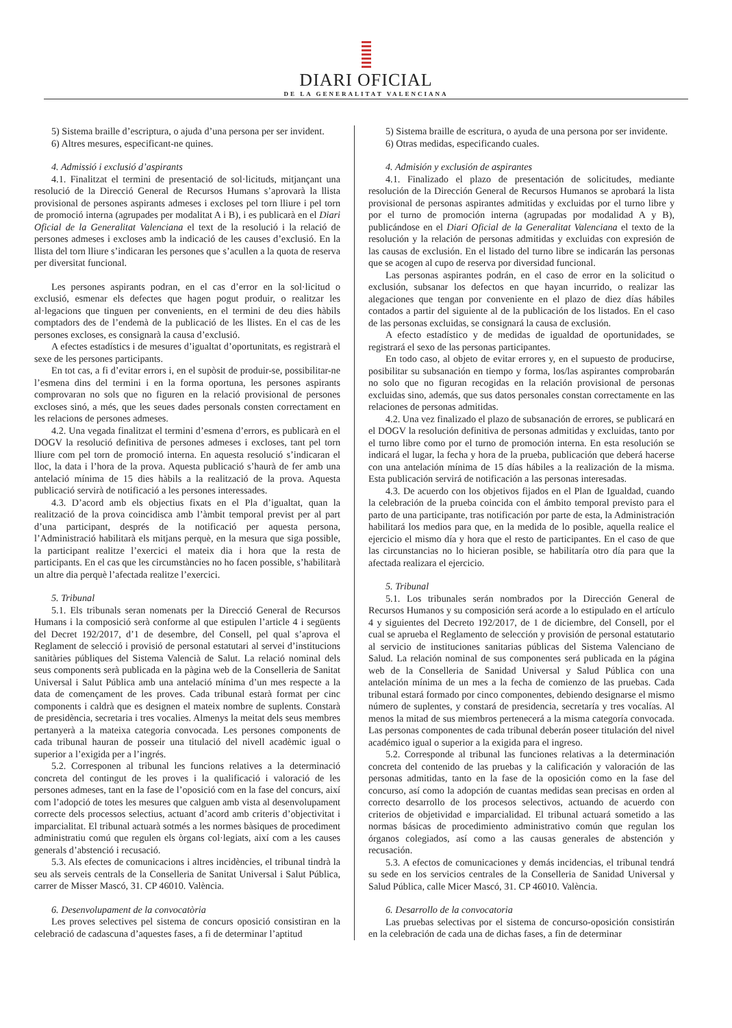DIARI OFICIAL
DE LA GENERALITAT VALENCIANA
5) Sistema braille d’escriptura, o ajuda d’una persona per ser invident.
6) Altres mesures, especificant-ne quines.
4. Admissió i exclusió d’aspirants
4.1. Finalitzat el termini de presentació de sol·licituds, mitjançant una resolució de la Direcció General de Recursos Humans s’aprovarà la llista provisional de persones aspirants admeses i excloses pel torn lliure i pel torn de promoció interna (agrupades per modalitat A i B), i es publicarà en el Diari Oficial de la Generalitat Valenciana el text de la resolució i la relació de persones admeses i excloses amb la indicació de les causes d’exclusió. En la llista del torn lliure s’indicaran les persones que s’acullen a la quota de reserva per diversitat funcional.
Les persones aspirants podran, en el cas d’error en la sol·licitud o exclusió, esmenar els defectes que hagen pogut produir, o realitzar les al·legacions que tinguen per convenients, en el termini de deu dies hàbils comptadors des de l’endemà de la publicació de les llistes. En el cas de les persones excloses, es consignarà la causa d’exclusió.
A efectes estadístics i de mesures d’igualtat d’oportunitats, es registrarà el sexe de les persones participants.
En tot cas, a fi d’evitar errors i, en el supòsit de produir-se, possibilitar-ne l’esmena dins del termini i en la forma oportuna, les persones aspirants comprovaran no sols que no figuren en la relació provisional de persones excloses sinó, a més, que les seues dades personals consten correctament en les relacions de persones admeses.
4.2. Una vegada finalitzat el termini d’esmena d’errors, es publicarà en el DOGV la resolució definitiva de persones admeses i excloses, tant pel torn lliure com pel torn de promoció interna. En aquesta resolució s’indicaran el lloc, la data i l’hora de la prova. Aquesta publicació s’haurà de fer amb una antelació mínima de 15 dies hàbils a la realització de la prova. Aquesta publicació servirà de notificació a les persones interessades.
4.3. D’acord amb els objectius fixats en el Pla d’igualtat, quan la realització de la prova coincidisca amb l’àmbit temporal previst per al part d’una participant, després de la notificació per aquesta persona, l’Administració habilitarà els mitjans perquè, en la mesura que siga possible, la participant realitze l’exercici el mateix dia i hora que la resta de participants. En el cas que les circumstàncies no ho facen possible, s’habilitarà un altre dia perquè l’afectada realitze l’exercici.
5. Tribunal
5.1. Els tribunals seran nomenats per la Direcció General de Recursos Humans i la composició serà conforme al que estipulen l’article 4 i següents del Decret 192/2017, d’1 de desembre, del Consell, pel qual s’aprova el Reglament de selecció i provisió de personal estatutari al servei d’institucions sanitàries públiques del Sistema Valencià de Salut. La relació nominal dels seus components serà publicada en la pàgina web de la Conselleria de Sanitat Universal i Salut Pública amb una antelació mínima d’un mes respecte a la data de començament de les proves. Cada tribunal estarà format per cinc components i caldrà que es designen el mateix nombre de suplents. Constarà de presidència, secretaria i tres vocalies. Almenys la meitat dels seus membres pertanyerà a la mateixa categoria convocada. Les persones components de cada tribunal hauran de posseir una titulació del nivell acadèmic igual o superior a l’exigida per a l’ingrés.
5.2. Corresponen al tribunal les funcions relatives a la determinació concreta del contingut de les proves i la qualificació i valoració de les persones admeses, tant en la fase de l’oposició com en la fase del concurs, així com l’adopció de totes les mesures que calguen amb vista al desenvolupament correcte dels processos selectius, actuant d’acord amb criteris d’objectivitat i imparcialitat. El tribunal actuarà sotmés a les normes bàsiques de procediment administratiu comú que regulen els òrgans col·legiats, així com a les causes generals d’abstenció i recusació.
5.3. Als efectes de comunicacions i altres incidències, el tribunal tindrà la seu als serveis centrals de la Conselleria de Sanitat Universal i Salut Pública, carrer de Misser Mascó, 31. CP 46010. València.
6. Desenvolupament de la convocatòria
Les proves selectives pel sistema de concurs oposició consistiran en la celebració de cadascuna d’aquestes fases, a fi de determinar l’aptitud
5) Sistema braille de escritura, o ayuda de una persona por ser invidente.
6) Otras medidas, especificando cuales.
4. Admisión y exclusión de aspirantes
4.1. Finalizado el plazo de presentación de solicitudes, mediante resolución de la Dirección General de Recursos Humanos se aprobará la lista provisional de personas aspirantes admitidas y excluidas por el turno libre y por el turno de promoción interna (agrupadas por modalidad A y B), publicándose en el Diari Oficial de la Generalitat Valenciana el texto de la resolución y la relación de personas admitidas y excluidas con expresión de las causas de exclusión. En el listado del turno libre se indicarán las personas que se acogen al cupo de reserva por diversidad funcional.
Las personas aspirantes podrán, en el caso de error en la solicitud o exclusión, subsanar los defectos en que hayan incurrido, o realizar las alegaciones que tengan por conveniente en el plazo de diez días hábiles contados a partir del siguiente al de la publicación de los listados. En el caso de las personas excluidas, se consignará la causa de exclusión.
A efecto estadístico y de medidas de igualdad de oportunidades, se registrará el sexo de las personas participantes.
En todo caso, al objeto de evitar errores y, en el supuesto de producirse, posibilitar su subsanación en tiempo y forma, los/las aspirantes comprobarán no solo que no figuran recogidas en la relación provisional de personas excluidas sino, además, que sus datos personales constan correctamente en las relaciones de personas admitidas.
4.2. Una vez finalizado el plazo de subsanación de errores, se publicará en el DOGV la resolución definitiva de personas admitidas y excluidas, tanto por el turno libre como por el turno de promoción interna. En esta resolución se indicará el lugar, la fecha y hora de la prueba, publicación que deberá hacerse con una antelación mínima de 15 días hábiles a la realización de la misma. Esta publicación servirá de notificación a las personas interesadas.
4.3. De acuerdo con los objetivos fijados en el Plan de Igualdad, cuando la celebración de la prueba coincida con el ámbito temporal previsto para el parto de una participante, tras notificación por parte de esta, la Administración habilitará los medios para que, en la medida de lo posible, aquella realice el ejercicio el mismo día y hora que el resto de participantes. En el caso de que las circunstancias no lo hicieran posible, se habilitaría otro día para que la afectada realizara el ejercicio.
5. Tribunal
5.1. Los tribunales serán nombrados por la Dirección General de Recursos Humanos y su composición será acorde a lo estipulado en el artículo 4 y siguientes del Decreto 192/2017, de 1 de diciembre, del Consell, por el cual se aprueba el Reglamento de selección y provisión de personal estatutario al servicio de instituciones sanitarias públicas del Sistema Valenciano de Salud. La relación nominal de sus componentes será publicada en la página web de la Conselleria de Sanidad Universal y Salud Pública con una antelación mínima de un mes a la fecha de comienzo de las pruebas. Cada tribunal estará formado por cinco componentes, debiendo designarse el mismo número de suplentes, y constará de presidencia, secretaría y tres vocalías. Al menos la mitad de sus miembros pertenecerá a la misma categoría convocada. Las personas componentes de cada tribunal deberán poseer titulación del nivel académico igual o superior a la exigida para el ingreso.
5.2. Corresponde al tribunal las funciones relativas a la determinación concreta del contenido de las pruebas y la calificación y valoración de las personas admitidas, tanto en la fase de la oposición como en la fase del concurso, así como la adopción de cuantas medidas sean precisas en orden al correcto desarrollo de los procesos selectivos, actuando de acuerdo con criterios de objetividad e imparcialidad. El tribunal actuará sometido a las normas básicas de procedimiento administrativo común que regulan los órganos colegiados, así como a las causas generales de abstención y recusación.
5.3. A efectos de comunicaciones y demás incidencias, el tribunal tendrá su sede en los servicios centrales de la Conselleria de Sanidad Universal y Salud Pública, calle Micer Mascó, 31. CP 46010. València.
6. Desarrollo de la convocatoria
Las pruebas selectivas por el sistema de concurso-oposición consistirán en la celebración de cada una de dichas fases, a fin de determinar